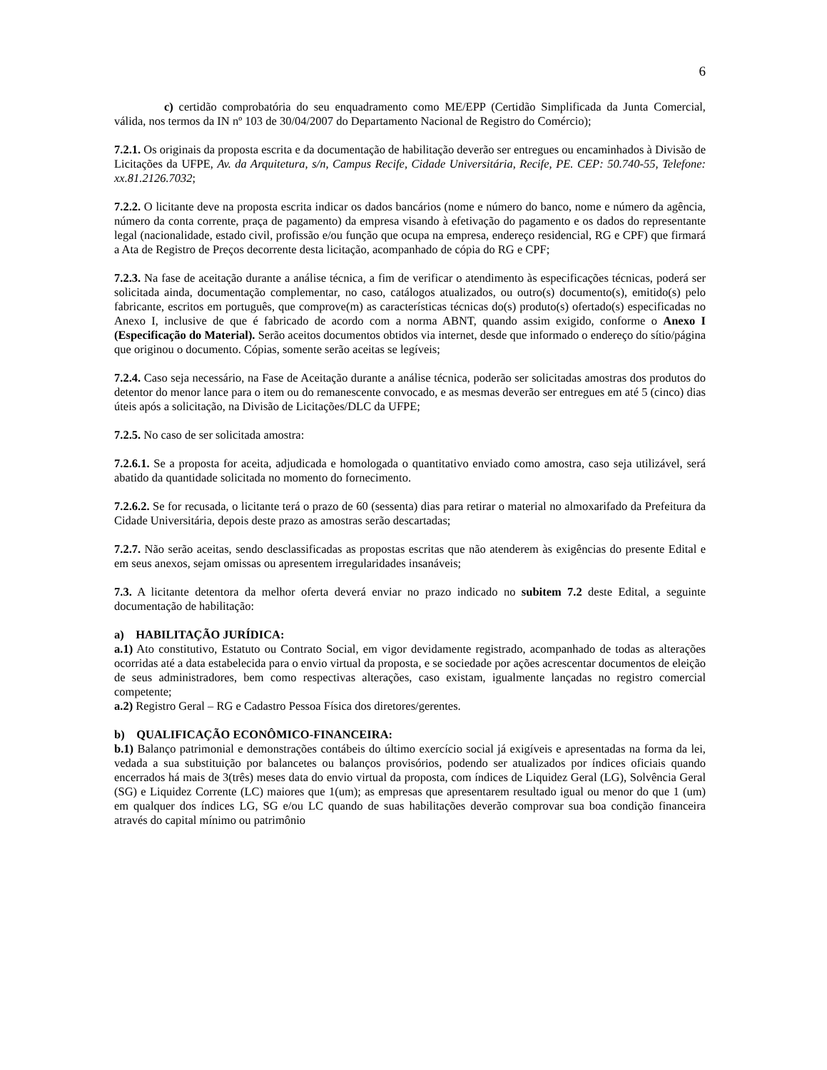6
c) certidão comprobatória do seu enquadramento como ME/EPP (Certidão Simplificada da Junta Comercial, válida, nos termos da IN nº 103 de 30/04/2007 do Departamento Nacional de Registro do Comércio);
7.2.1. Os originais da proposta escrita e da documentação de habilitação deverão ser entregues ou encaminhados à Divisão de Licitações da UFPE, Av. da Arquitetura, s/n, Campus Recife, Cidade Universitária, Recife, PE. CEP: 50.740-55, Telefone: xx.81.2126.7032;
7.2.2. O licitante deve na proposta escrita indicar os dados bancários (nome e número do banco, nome e número da agência, número da conta corrente, praça de pagamento) da empresa visando à efetivação do pagamento e os dados do representante legal (nacionalidade, estado civil, profissão e/ou função que ocupa na empresa, endereço residencial, RG e CPF) que firmará a Ata de Registro de Preços decorrente desta licitação, acompanhado de cópia do RG e CPF;
7.2.3. Na fase de aceitação durante a análise técnica, a fim de verificar o atendimento às especificações técnicas, poderá ser solicitada ainda, documentação complementar, no caso, catálogos atualizados, ou outro(s) documento(s), emitido(s) pelo fabricante, escritos em português, que comprove(m) as características técnicas do(s) produto(s) ofertado(s) especificadas no Anexo I, inclusive de que é fabricado de acordo com a norma ABNT, quando assim exigido, conforme o Anexo I (Especificação do Material). Serão aceitos documentos obtidos via internet, desde que informado o endereço do sítio/página que originou o documento. Cópias, somente serão aceitas se legíveis;
7.2.4. Caso seja necessário, na Fase de Aceitação durante a análise técnica, poderão ser solicitadas amostras dos produtos do detentor do menor lance para o item ou do remanescente convocado, e as mesmas deverão ser entregues em até 5 (cinco) dias úteis após a solicitação, na Divisão de Licitações/DLC da UFPE;
7.2.5. No caso de ser solicitada amostra:
7.2.6.1. Se a proposta for aceita, adjudicada e homologada o quantitativo enviado como amostra, caso seja utilizável, será abatido da quantidade solicitada no momento do fornecimento.
7.2.6.2. Se for recusada, o licitante terá o prazo de 60 (sessenta) dias para retirar o material no almoxarifado da Prefeitura da Cidade Universitária, depois deste prazo as amostras serão descartadas;
7.2.7. Não serão aceitas, sendo desclassificadas as propostas escritas que não atenderem às exigências do presente Edital e em seus anexos, sejam omissas ou apresentem irregularidades insanáveis;
7.3. A licitante detentora da melhor oferta deverá enviar no prazo indicado no subitem 7.2 deste Edital, a seguinte documentação de habilitação:
a) HABILITAÇÃO JURÍDICA:
a.1) Ato constitutivo, Estatuto ou Contrato Social, em vigor devidamente registrado, acompanhado de todas as alterações ocorridas até a data estabelecida para o envio virtual da proposta, e se sociedade por ações acrescentar documentos de eleição de seus administradores, bem como respectivas alterações, caso existam, igualmente lançadas no registro comercial competente;
a.2) Registro Geral – RG e Cadastro Pessoa Física dos diretores/gerentes.
b) QUALIFICAÇÃO ECONÔMICO-FINANCEIRA:
b.1) Balanço patrimonial e demonstrações contábeis do último exercício social já exigíveis e apresentadas na forma da lei, vedada a sua substituição por balancetes ou balanços provisórios, podendo ser atualizados por índices oficiais quando encerrados há mais de 3(três) meses data do envio virtual da proposta, com índices de Liquidez Geral (LG), Solvência Geral (SG) e Liquidez Corrente (LC) maiores que 1(um); as empresas que apresentarem resultado igual ou menor do que 1 (um) em qualquer dos índices LG, SG e/ou LC quando de suas habilitações deverão comprovar sua boa condição financeira através do capital mínimo ou patrimônio